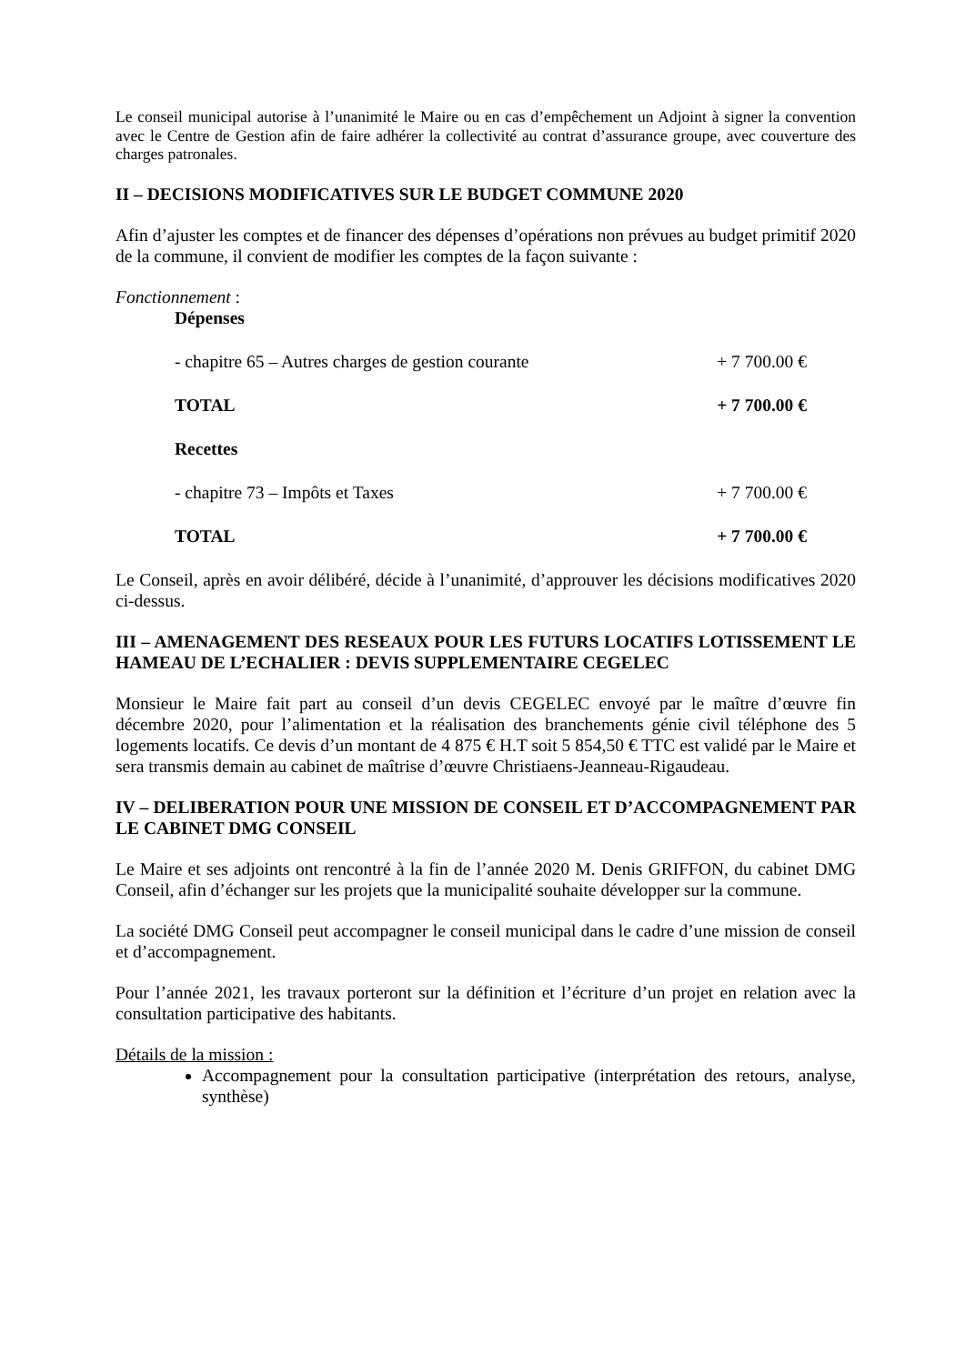Le conseil municipal autorise à l’unanimité le Maire ou en cas d’empêchement un Adjoint à signer la convention avec le Centre de Gestion afin de faire adhérer la collectivité au contrat d’assurance groupe, avec couverture des charges patronales.
II – DECISIONS MODIFICATIVES SUR LE BUDGET COMMUNE 2020
Afin d’ajuster les comptes et de financer des dépenses d’opérations non prévues au budget primitif 2020 de la commune, il convient de modifier les comptes de la façon suivante :
Fonctionnement :
Dépenses
- chapitre 65 – Autres charges de gestion courante + 7 700.00 €
TOTAL + 7 700.00 €
Recettes
- chapitre 73 – Impôts et Taxes + 7 700.00 €
TOTAL + 7 700.00 €
Le Conseil, après en avoir délibéré, décide à l’unanimité, d’approuver les décisions modificatives 2020 ci-dessus.
III – AMENAGEMENT DES RESEAUX POUR LES FUTURS LOCATIFS LOTISSEMENT LE HAMEAU DE L’ECHALIER : DEVIS SUPPLEMENTAIRE CEGELEC
Monsieur le Maire fait part au conseil d’un devis CEGELEC envoyé par le maître d’œuvre fin décembre 2020, pour l’alimentation et la réalisation des branchements génie civil téléphone des 5 logements locatifs. Ce devis d’un montant de 4 875 € H.T soit 5 854,50 € TTC est validé par le Maire et sera transmis demain au cabinet de maîtrise d’œuvre Christiaens-Jeanneau-Rigaudeau.
IV – DELIBERATION POUR UNE MISSION DE CONSEIL ET D’ACCOMPAGNEMENT PAR LE CABINET DMG CONSEIL
Le Maire et ses adjoints ont rencontré à la fin de l’année 2020 M. Denis GRIFFON, du cabinet DMG Conseil, afin d’échanger sur les projets que la municipalité souhaite développer sur la commune.
La société DMG Conseil peut accompagner le conseil municipal dans le cadre d’une mission de conseil et d’accompagnement.
Pour l’année 2021, les travaux porteront sur la définition et l’écriture d’un projet en relation avec la consultation participative des habitants.
Détails de la mission :
Accompagnement pour la consultation participative (interprétation des retours, analyse, synthèse)